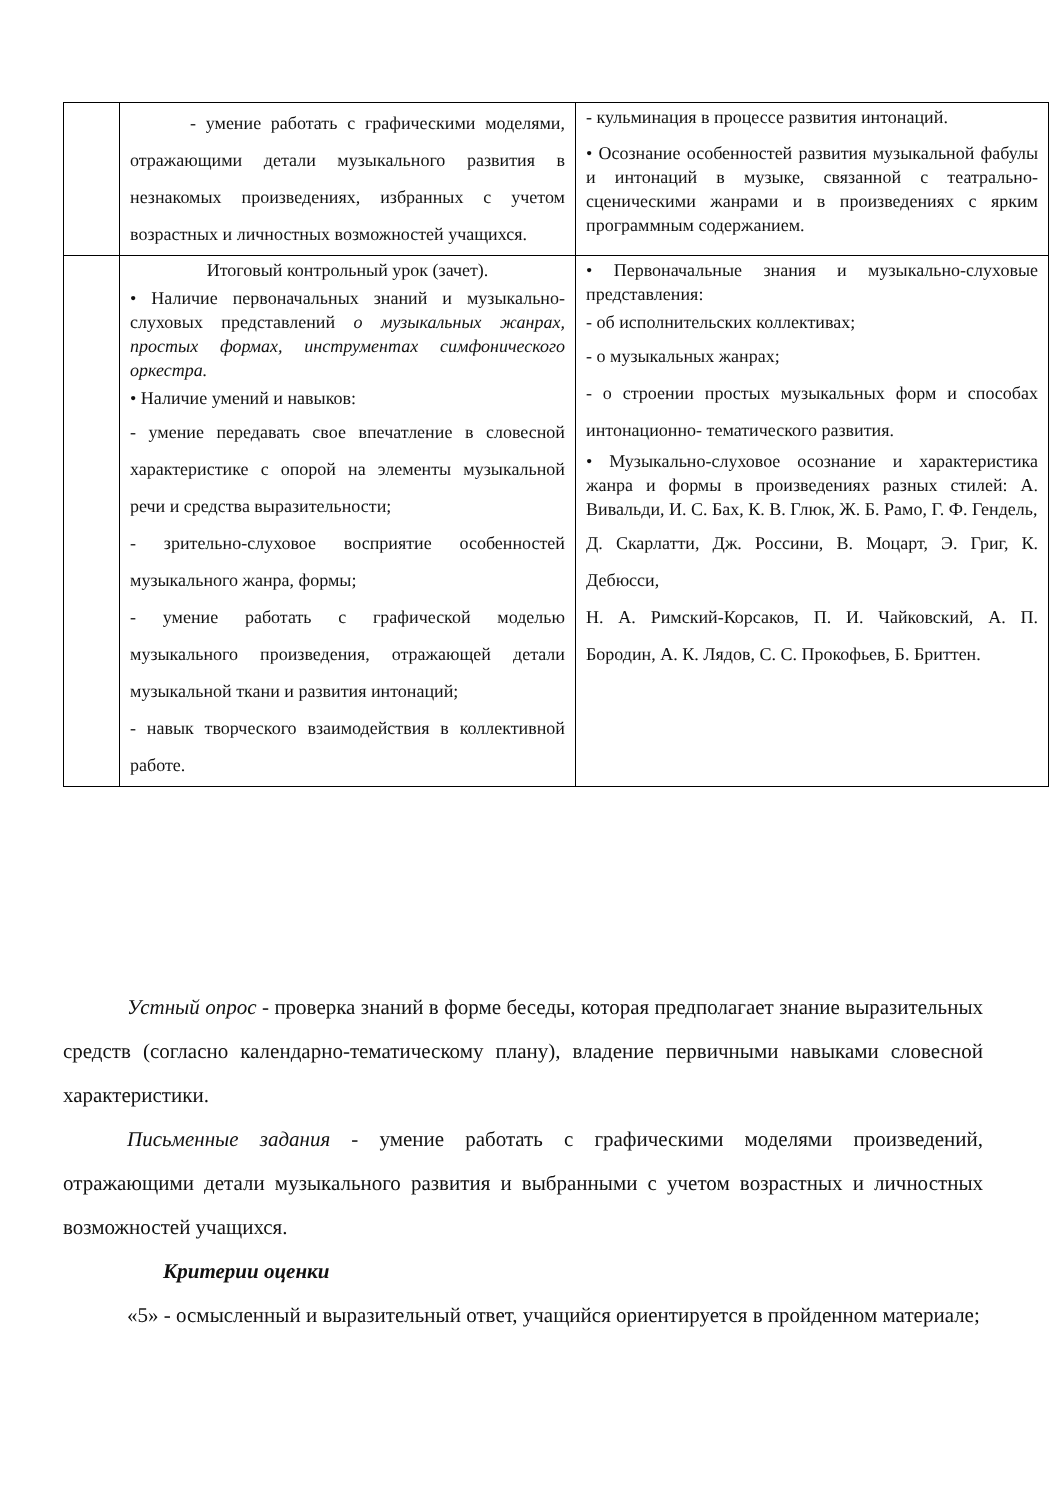| | - умение работать с графическими моделями, отражающими детали музыкального развития в незнакомых произведениях, избранных с учетом возрастных и личностных возможностей учащихся. | - кульминация в процессе развития интонаций. • Осознание особенностей развития музыкальной фабулы и интонаций в музыке, связанной с театрально-сценическими жанрами и в произведениях с ярким программным содержанием. |
| | Итоговый контрольный урок (зачет). • Наличие первоначальных знаний и музыкально-слуховых представлений о музыкальных жанрах, простых формах, инструментах симфонического оркестра. • Наличие умений и навыков: - умение передавать свое впечатление в словесной характеристике с опорой на элементы музыкальной речи и средства выразительности; - зрительно-слуховое восприятие особенностей музыкального жанра, формы; - умение работать с графической моделью музыкального произведения, отражающей детали музыкальной ткани и развития интонаций; - навык творческого взаимодействия в коллективной работе. | • Первоначальные знания и музыкально-слуховые представления: - об исполнительских коллективах; - о музыкальных жанрах; - о строении простых музыкальных форм и способах интонационно- тематического развития. • Музыкально-слуховое осознание и характеристика жанра и формы в произведениях разных стилей: А. Вивальди, И. С. Бах, К. В. Глюк, Ж. Б. Рамо, Г. Ф. Гендель, Д. Скарлатти, Дж. Россини, В. Моцарт, Э. Григ, К. Дебюсси, Н. А. Римский-Корсаков, П. И. Чайковский, А. П. Бородин, А. К. Лядов, С. С. Прокофьев, Б. Бриттен. |
Устный опрос - проверка знаний в форме беседы, которая предполагает знание выразительных средств (согласно календарно-тематическому плану), владение первичными навыками словесной характеристики.
Письменные задания - умение работать с графическими моделями произведений, отражающими детали музыкального развития и выбранными с учетом возрастных и личностных возможностей учащихся.
Критерии оценки
«5» - осмысленный и выразительный ответ, учащийся ориентируется в пройденном материале;